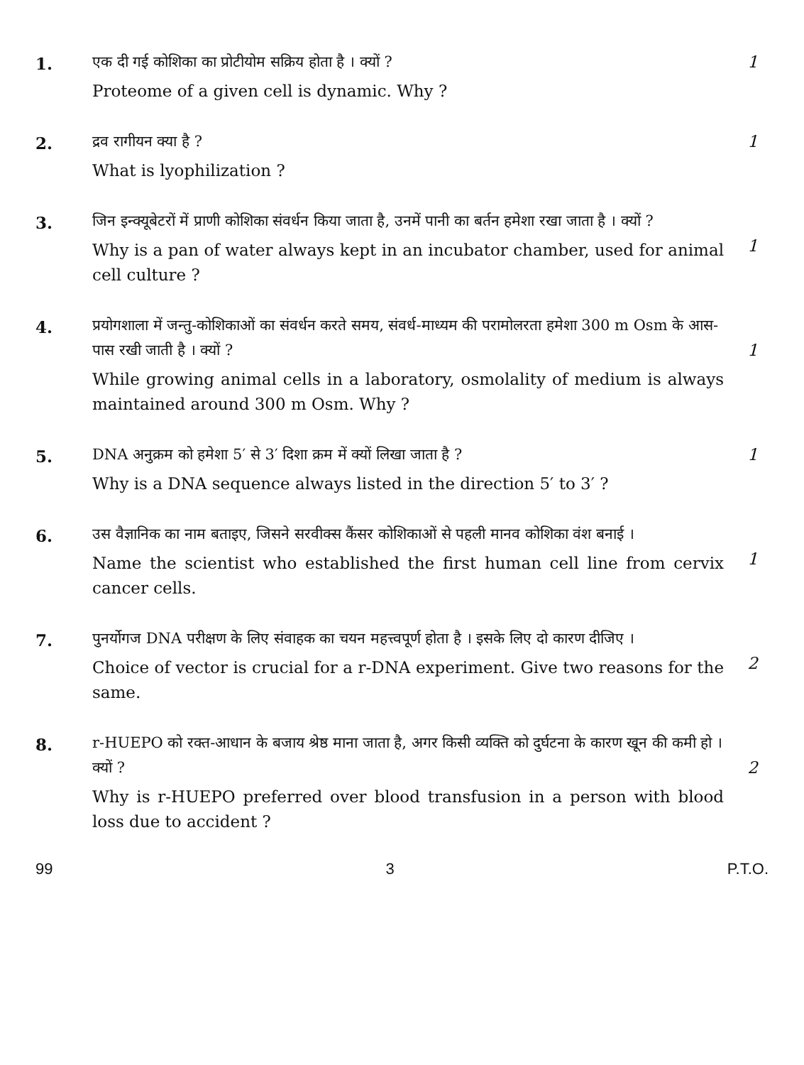1.
एक दी गई कोशिका का प्रोटीयोम सक्रिय होता है । क्यों ?
Proteome of a given cell is dynamic. Why ?
1
2.
द्रव रागीयन क्या है ?
What is lyophilization ?
1
3.
जिन इन्क्यूबेटरों में प्राणी कोशिका संवर्धन किया जाता है, उनमें पानी का बर्तन हमेशा रखा जाता है । क्यों ?
Why is a pan of water always kept in an incubator chamber, used for animal cell culture ?
1
4.
प्रयोगशाला में जन्तु-कोशिकाओं का संवर्धन करते समय, संवर्ध-माध्यम की परामोलरता हमेशा 300 m Osm के आस-पास रखी जाती है । क्यों ?
While growing animal cells in a laboratory, osmolality of medium is always maintained around 300 m Osm. Why ?
1
5.
DNA अनुक्रम को हमेशा 5′ से 3′ दिशा क्रम में क्यों लिखा जाता है ?
Why is a DNA sequence always listed in the direction 5′ to 3′ ?
1
6.
उस वैज्ञानिक का नाम बताइए, जिसने सरवीक्स कैंसर कोशिकाओं से पहली मानव कोशिका वंश बनाई ।
Name the scientist who established the first human cell line from cervix cancer cells.
1
7.
पुनर्योगज DNA परीक्षण के लिए संवाहक का चयन महत्त्वपूर्ण होता है । इसके लिए दो कारण दीजिए ।
Choice of vector is crucial for a r-DNA experiment. Give two reasons for the same.
2
8.
r-HUEPO को रक्त-आधान के बजाय श्रेष्ठ माना जाता है, अगर किसी व्यक्ति को दुर्घटना के कारण खून की कमी हो । क्यों ?
Why is r-HUEPO preferred over blood transfusion in a person with blood loss due to accident ?
2
99 3 P.T.O.